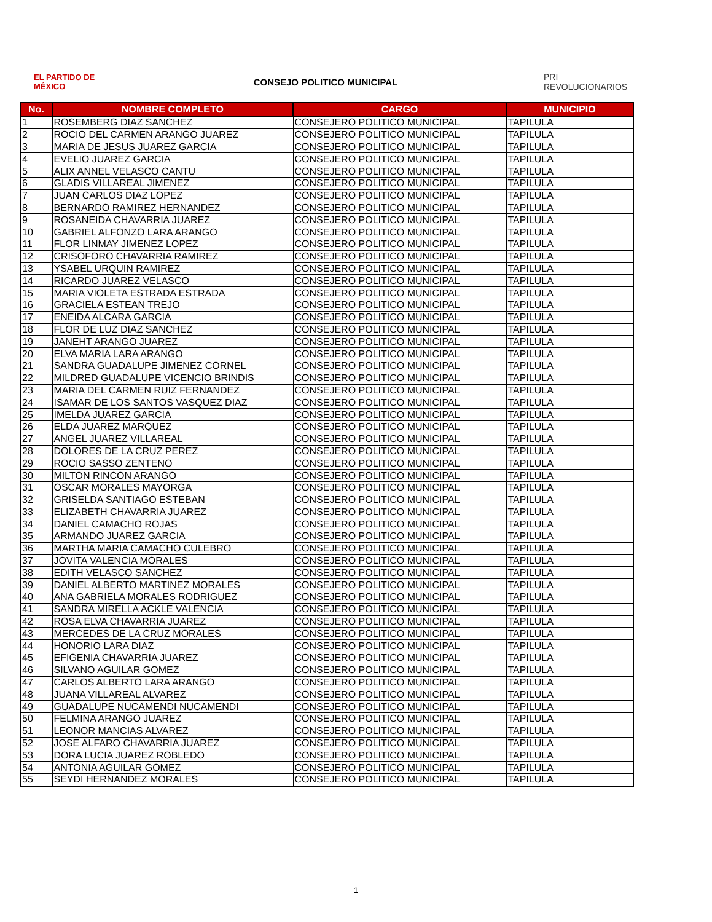EL PARTIDO DE MÉXICO
CONSEJO POLITICO MUNICIPAL
PRI REVOLUCIONARIOS
| No. | NOMBRE COMPLETO | CARGO | MUNICIPIO |
| --- | --- | --- | --- |
| 1 | ROSEMBERG DIAZ SANCHEZ | CONSEJERO POLITICO MUNICIPAL | TAPILULA |
| 2 | ROCIO DEL CARMEN ARANGO JUAREZ | CONSEJERO POLITICO MUNICIPAL | TAPILULA |
| 3 | MARIA DE JESUS JUAREZ GARCIA | CONSEJERO POLITICO MUNICIPAL | TAPILULA |
| 4 | EVELIO JUAREZ GARCIA | CONSEJERO POLITICO MUNICIPAL | TAPILULA |
| 5 | ALIX ANNEL VELASCO CANTU | CONSEJERO POLITICO MUNICIPAL | TAPILULA |
| 6 | GLADIS VILLAREAL JIMENEZ | CONSEJERO POLITICO MUNICIPAL | TAPILULA |
| 7 | JUAN CARLOS DIAZ LOPEZ | CONSEJERO POLITICO MUNICIPAL | TAPILULA |
| 8 | BERNARDO RAMIREZ HERNANDEZ | CONSEJERO POLITICO MUNICIPAL | TAPILULA |
| 9 | ROSANEIDA CHAVARRIA JUAREZ | CONSEJERO POLITICO MUNICIPAL | TAPILULA |
| 10 | GABRIEL ALFONZO LARA ARANGO | CONSEJERO POLITICO MUNICIPAL | TAPILULA |
| 11 | FLOR LINMAY JIMENEZ LOPEZ | CONSEJERO POLITICO MUNICIPAL | TAPILULA |
| 12 | CRISOFORO CHAVARRIA RAMIREZ | CONSEJERO POLITICO MUNICIPAL | TAPILULA |
| 13 | YSABEL URQUIN RAMIREZ | CONSEJERO POLITICO MUNICIPAL | TAPILULA |
| 14 | RICARDO JUAREZ VELASCO | CONSEJERO POLITICO MUNICIPAL | TAPILULA |
| 15 | MARIA VIOLETA ESTRADA ESTRADA | CONSEJERO POLITICO MUNICIPAL | TAPILULA |
| 16 | GRACIELA ESTEAN TREJO | CONSEJERO POLITICO MUNICIPAL | TAPILULA |
| 17 | ENEIDA ALCARA GARCIA | CONSEJERO POLITICO MUNICIPAL | TAPILULA |
| 18 | FLOR DE LUZ DIAZ SANCHEZ | CONSEJERO POLITICO MUNICIPAL | TAPILULA |
| 19 | JANEHT ARANGO JUAREZ | CONSEJERO POLITICO MUNICIPAL | TAPILULA |
| 20 | ELVA MARIA LARA ARANGO | CONSEJERO POLITICO MUNICIPAL | TAPILULA |
| 21 | SANDRA GUADALUPE JIMENEZ CORNEL | CONSEJERO POLITICO MUNICIPAL | TAPILULA |
| 22 | MILDRED GUADALUPE VICENCIO BRINDIS | CONSEJERO POLITICO MUNICIPAL | TAPILULA |
| 23 | MARIA DEL CARMEN RUIZ FERNANDEZ | CONSEJERO POLITICO MUNICIPAL | TAPILULA |
| 24 | ISAMAR DE LOS SANTOS VASQUEZ DIAZ | CONSEJERO POLITICO MUNICIPAL | TAPILULA |
| 25 | IMELDA JUAREZ GARCIA | CONSEJERO POLITICO MUNICIPAL | TAPILULA |
| 26 | ELDA JUAREZ MARQUEZ | CONSEJERO POLITICO MUNICIPAL | TAPILULA |
| 27 | ANGEL JUAREZ VILLAREAL | CONSEJERO POLITICO MUNICIPAL | TAPILULA |
| 28 | DOLORES DE LA CRUZ PEREZ | CONSEJERO POLITICO MUNICIPAL | TAPILULA |
| 29 | ROCIO SASSO ZENTENO | CONSEJERO POLITICO MUNICIPAL | TAPILULA |
| 30 | MILTON RINCON ARANGO | CONSEJERO POLITICO MUNICIPAL | TAPILULA |
| 31 | OSCAR MORALES MAYORGA | CONSEJERO POLITICO MUNICIPAL | TAPILULA |
| 32 | GRISELDA SANTIAGO ESTEBAN | CONSEJERO POLITICO MUNICIPAL | TAPILULA |
| 33 | ELIZABETH CHAVARRIA JUAREZ | CONSEJERO POLITICO MUNICIPAL | TAPILULA |
| 34 | DANIEL CAMACHO ROJAS | CONSEJERO POLITICO MUNICIPAL | TAPILULA |
| 35 | ARMANDO JUAREZ GARCIA | CONSEJERO POLITICO MUNICIPAL | TAPILULA |
| 36 | MARTHA MARIA CAMACHO CULEBRO | CONSEJERO POLITICO MUNICIPAL | TAPILULA |
| 37 | JOVITA VALENCIA MORALES | CONSEJERO POLITICO MUNICIPAL | TAPILULA |
| 38 | EDITH VELASCO SANCHEZ | CONSEJERO POLITICO MUNICIPAL | TAPILULA |
| 39 | DANIEL ALBERTO MARTINEZ MORALES | CONSEJERO POLITICO MUNICIPAL | TAPILULA |
| 40 | ANA GABRIELA MORALES RODRIGUEZ | CONSEJERO POLITICO MUNICIPAL | TAPILULA |
| 41 | SANDRA MIRELLA ACKLE VALENCIA | CONSEJERO POLITICO MUNICIPAL | TAPILULA |
| 42 | ROSA ELVA CHAVARRIA JUAREZ | CONSEJERO POLITICO MUNICIPAL | TAPILULA |
| 43 | MERCEDES DE LA CRUZ MORALES | CONSEJERO POLITICO MUNICIPAL | TAPILULA |
| 44 | HONORIO LARA DIAZ | CONSEJERO POLITICO MUNICIPAL | TAPILULA |
| 45 | EFIGENIA CHAVARRIA JUAREZ | CONSEJERO POLITICO MUNICIPAL | TAPILULA |
| 46 | SILVANO AGUILAR GOMEZ | CONSEJERO POLITICO MUNICIPAL | TAPILULA |
| 47 | CARLOS ALBERTO LARA ARANGO | CONSEJERO POLITICO MUNICIPAL | TAPILULA |
| 48 | JUANA VILLAREAL ALVAREZ | CONSEJERO POLITICO MUNICIPAL | TAPILULA |
| 49 | GUADALUPE NUCAMENDI NUCAMENDI | CONSEJERO POLITICO MUNICIPAL | TAPILULA |
| 50 | FELMINA ARANGO JUAREZ | CONSEJERO POLITICO MUNICIPAL | TAPILULA |
| 51 | LEONOR MANCIAS ALVAREZ | CONSEJERO POLITICO MUNICIPAL | TAPILULA |
| 52 | JOSE ALFARO CHAVARRIA JUAREZ | CONSEJERO POLITICO MUNICIPAL | TAPILULA |
| 53 | DORA LUCIA JUAREZ ROBLEDO | CONSEJERO POLITICO MUNICIPAL | TAPILULA |
| 54 | ANTONIA AGUILAR GOMEZ | CONSEJERO POLITICO MUNICIPAL | TAPILULA |
| 55 | SEYDI HERNANDEZ MORALES | CONSEJERO POLITICO MUNICIPAL | TAPILULA |
1